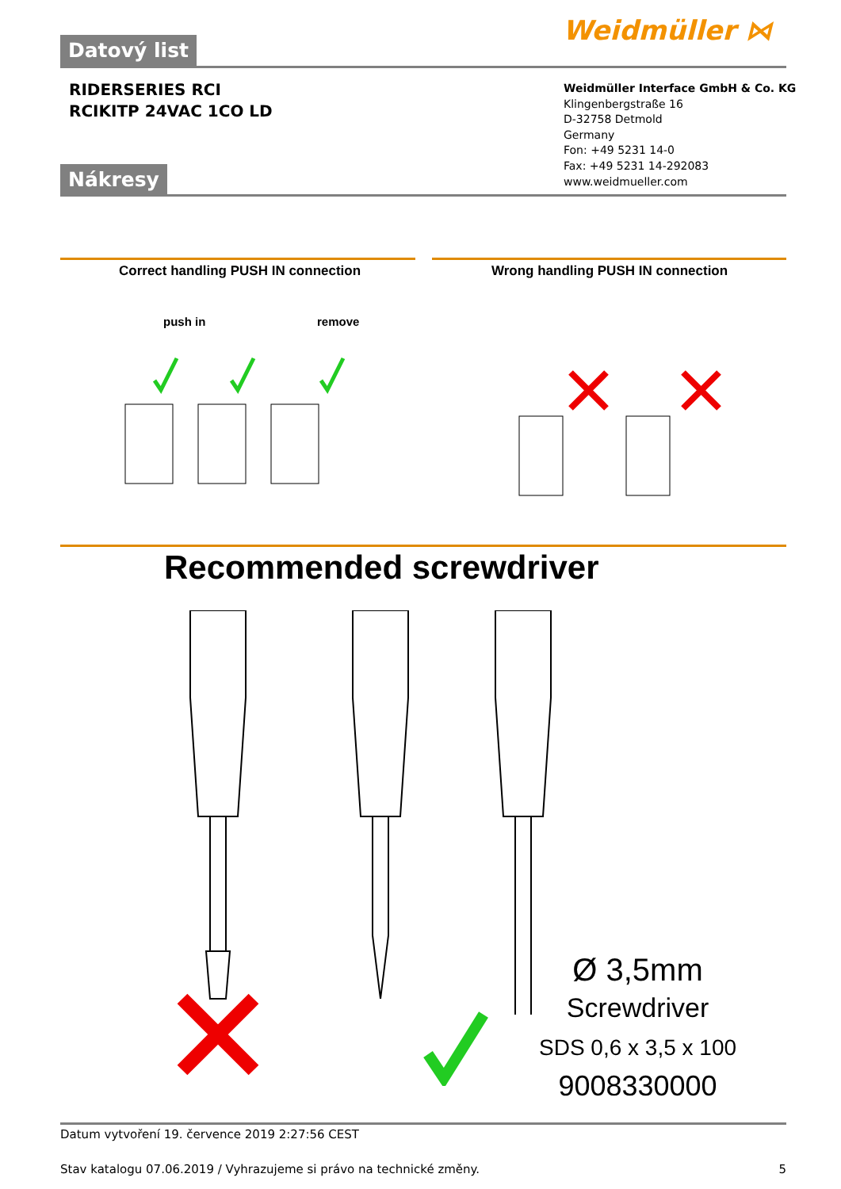Weidmüller ⋈
Datový list
RIDERSERIES RCI
RCIKITP 24VAC 1CO LD
Weidmüller Interface GmbH & Co. KG
Klingenbergstraße 16
D-32758 Detmold
Germany
Fon: +49 5231 14-0
Fax: +49 5231 14-292083
www.weidmueller.com
Nákresy
Correct handling PUSH IN connection
Wrong handling PUSH IN connection
push in remove
Recommended screwdriver
Ø 3,5mm
Screwdriver
SDS 0,6 x 3,5 x 100
9008330000
Datum vytvoření 19. července 2019 2:27:56 CEST
Stav katalogu 07.06.2019 / Vyhrazujeme si právo na technické změny. 5